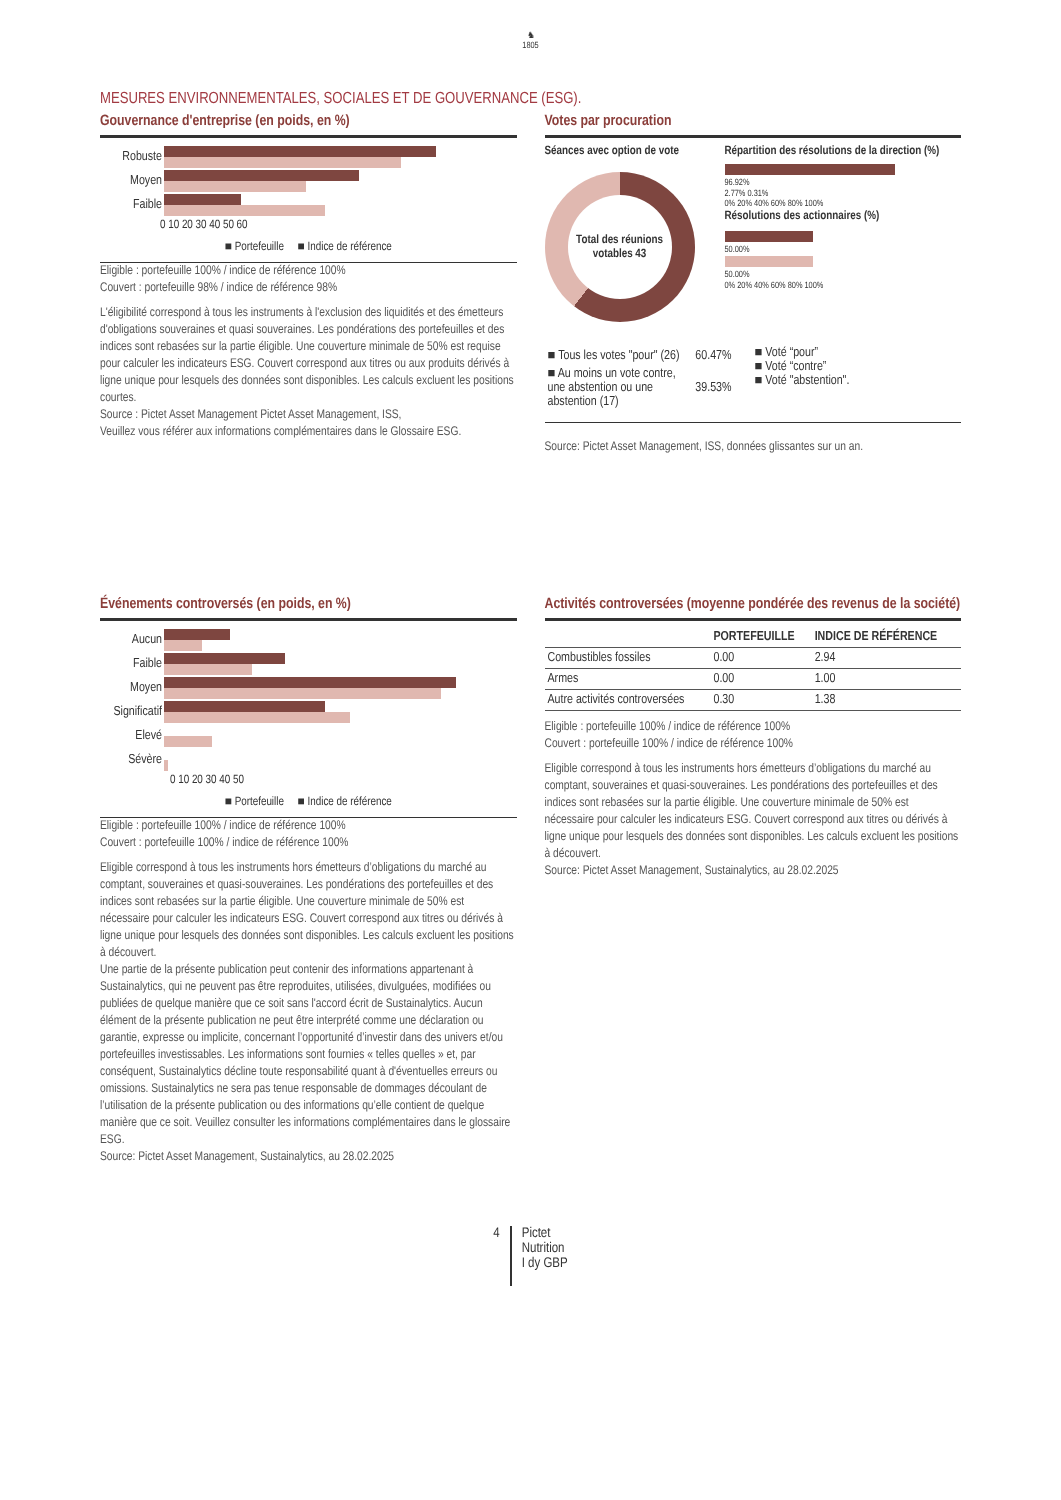♞
1805
MESURES ENVIRONNEMENTALES, SOCIALES ET DE GOUVERNANCE (ESG).
Gouvernance d'entreprise (en poids, en %)
| Robuste | |
| Moyen | |
| Faible | |
0 10 20 30 40 50 60
■ Portefeuille ■ Indice de référence
Eligible : portefeuille 100% / indice de référence 100%
Couvert : portefeuille 98% / indice de référence 98%
L'éligibilité correspond à tous les instruments à l'exclusion des liquidités et des émetteurs d'obligations souveraines et quasi souveraines. Les pondérations des portefeuilles et des indices sont rebasées sur la partie éligible. Une couverture minimale de 50% est requise pour calculer les indicateurs ESG. Couvert correspond aux titres ou aux produits dérivés à ligne unique pour lesquels des données sont disponibles. Les calculs excluent les positions courtes.
Source : Pictet Asset Management Pictet Asset Management, ISS,
Veuillez vous référer aux informations complémentaires dans le Glossaire ESG.
Votes par procuration
Séances avec option de vote
Total des réunions votables 43
Répartition des résolutions de la direction (%)
96.92%
2.77% 0.31%
0% 20% 40% 60% 80% 100%
Résolutions des actionnaires (%)
50.00%
50.00%
0% 20% 40% 60% 80% 100%
| ■ Tous les votes "pour" (26) | 60.47% |
| ■ Au moins un vote contre, une abstention ou une abstention (17) | 39.53% |
■ Voté “pour”
■ Voté “contre”
■ Voté "abstention".
Source: Pictet Asset Management, ISS, données glissantes sur un an.
Événements controversés (en poids, en %)
| Aucun | |
| Faible | |
| Moyen | |
| Significatif | |
| Elevé | |
| Sévère | |
0 10 20 30 40 50
■ Portefeuille ■ Indice de référence
Eligible : portefeuille 100% / indice de référence 100%
Couvert : portefeuille 100% / indice de référence 100%
Eligible correspond à tous les instruments hors émetteurs d’obligations du marché au comptant, souveraines et quasi-souveraines. Les pondérations des portefeuilles et des indices sont rebasées sur la partie éligible. Une couverture minimale de 50% est nécessaire pour calculer les indicateurs ESG. Couvert correspond aux titres ou dérivés à ligne unique pour lesquels des données sont disponibles. Les calculs excluent les positions à découvert.
Une partie de la présente publication peut contenir des informations appartenant à Sustainalytics, qui ne peuvent pas être reproduites, utilisées, divulguées, modifiées ou publiées de quelque manière que ce soit sans l'accord écrit de Sustainalytics. Aucun élément de la présente publication ne peut être interprété comme une déclaration ou garantie, expresse ou implicite, concernant l’opportunité d’investir dans des univers et/ou portefeuilles investissables. Les informations sont fournies « telles quelles » et, par conséquent, Sustainalytics décline toute responsabilité quant à d'éventuelles erreurs ou omissions. Sustainalytics ne sera pas tenue responsable de dommages découlant de l’utilisation de la présente publication ou des informations qu’elle contient de quelque manière que ce soit. Veuillez consulter les informations complémentaires dans le glossaire ESG.
Source: Pictet Asset Management, Sustainalytics, au 28.02.2025
Activités controversées (moyenne pondérée des revenus de la société)
| | PORTEFEUILLE | INDICE DE RÉFÉRENCE |
| --- | --- | --- |
| Combustibles fossiles | 0.00 | 2.94 |
| Armes | 0.00 | 1.00 |
| Autre activités controversées | 0.30 | 1.38 |
Eligible : portefeuille 100% / indice de référence 100%
Couvert : portefeuille 100% / indice de référence 100%
Eligible correspond à tous les instruments hors émetteurs d’obligations du marché au comptant, souveraines et quasi-souveraines. Les pondérations des portefeuilles et des indices sont rebasées sur la partie éligible. Une couverture minimale de 50% est nécessaire pour calculer les indicateurs ESG. Couvert correspond aux titres ou dérivés à ligne unique pour lesquels des données sont disponibles. Les calculs excluent les positions à découvert.
Source: Pictet Asset Management, Sustainalytics, au 28.02.2025
4 Pictet
Nutrition
I dy GBP